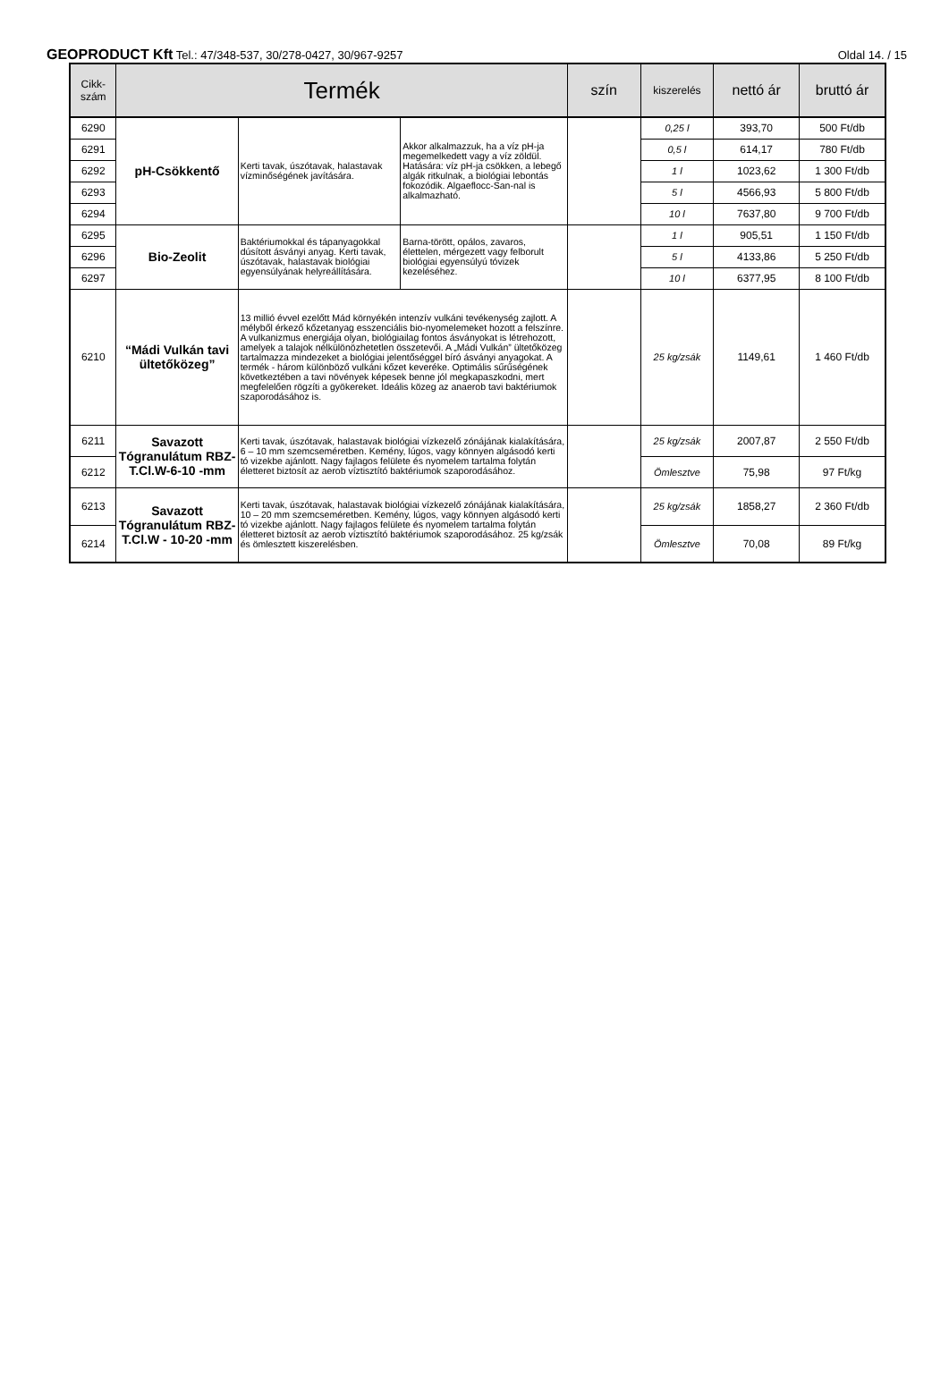GEOPRODUCT Kft Tel.: 47/348-537, 30/278-0427, 30/967-9257 Oldal 14. / 15
| Cikk- szám | Termék | | | szín | kiszerelés | nettó ár | bruttó ár |
| --- | --- | --- | --- | --- | --- | --- | --- |
| 6290 | pH-Csökkentő | Kerti tavak, úszótavak, halastavak vízminőségének javítására. | Akkor alkalmazzuk, ha a víz pH-ja megemelkedett vagy a víz zöldül. Hatására: víz pH-ja csökken, a lebegő algák ritkulnak, a biológiai lebontás fokozódik. Algaeflocc-San-nal is alkalmazható. | | 0,25 l | 393,70 | 500 Ft/db |
| 6291 | | | | | 0,5 l | 614,17 | 780 Ft/db |
| 6292 | | | | | 1 l | 1023,62 | 1 300 Ft/db |
| 6293 | | | | | 5 l | 4566,93 | 5 800 Ft/db |
| 6294 | | | | | 10 l | 7637,80 | 9 700 Ft/db |
| 6295 | Bio-Zeolit | Baktériumokkal és tápanyagokkal dúsított ásványi anyag. Kerti tavak, úszótavak, halastavak biológiai egyensúlyának helyreállítására. | Barna-törött, opálos, zavaros, élettelen, mérgezett vagy felborult biológiai egyensúlyú tóvizek kezeléséhez. | | 1 l | 905,51 | 1 150 Ft/db |
| 6296 | | | | | 5 l | 4133,86 | 5 250 Ft/db |
| 6297 | | | | | 10 l | 6377,95 | 8 100 Ft/db |
| 6210 | “Mádi Vulkán tavi ültetőközeg” | 13 millió évvel ezelőtt Mád környékén intenzív vulkáni tevékenység zajlott. A mélyből érkező kőzetanyag esszenciális bio-nyomelemeket hozott a felszínre. A vulkanizmus energiája olyan, biológiailag fontos ásványokat is létrehozott, amelyek a talajok nélkülönözhetetlen összetevői. A „Mádi Vulkán” ültetőközeg tartalmazza mindezeket a biológiai jelentőséggel bíró ásványi anyagokat. A termék - három különböző vulkáni kőzet keveréke. Optimális sűrűségének következtében a tavi növények képesek benne jól megkapaszkodni, mert megfelelően rögzíti a gyökereket. Ideális közeg az anaerob tavi baktériumok szaporodásához is. | | | 25 kg/zsák | 1149,61 | 1 460 Ft/db |
| 6211 | Savazott Tógranulátum RBZ-T.Cl.W-6-10 -mm | Kerti tavak, úszótavak, halastavak biológiai vízkezelő zónájának kialakítására, 6 – 10 mm szemcseméretben. Kemény, lúgos, vagy könnyen algásodó kerti tó vizekbe ajánlott. Nagy fajlagos felülete és nyomelem tartalma folytán életteret biztosít az aerob víztisztító baktériumok szaporodásához. | | | 25 kg/zsák | 2007,87 | 2 550 Ft/db |
| 6212 | | | | | Ömlesztve | 75,98 | 97 Ft/kg |
| 6213 | Savazott Tógranulátum RBZ-T.Cl.W - 10-20 -mm | Kerti tavak, úszótavak, halastavak biológiai vízkezelő zónájának kialakítására, 10 – 20 mm szemcseméretben. Kemény, lúgos, vagy könnyen algásodó kerti tó vizekbe ajánlott. Nagy fajlagos felülete és nyomelem tartalma folytán életteret biztosít az aerob víztisztító baktériumok szaporodásához. 25 kg/zsák és ömlesztett kiszerelésben. | | | 25 kg/zsák | 1858,27 | 2 360 Ft/db |
| 6214 | | | | | Ömlesztve | 70,08 | 89 Ft/kg |